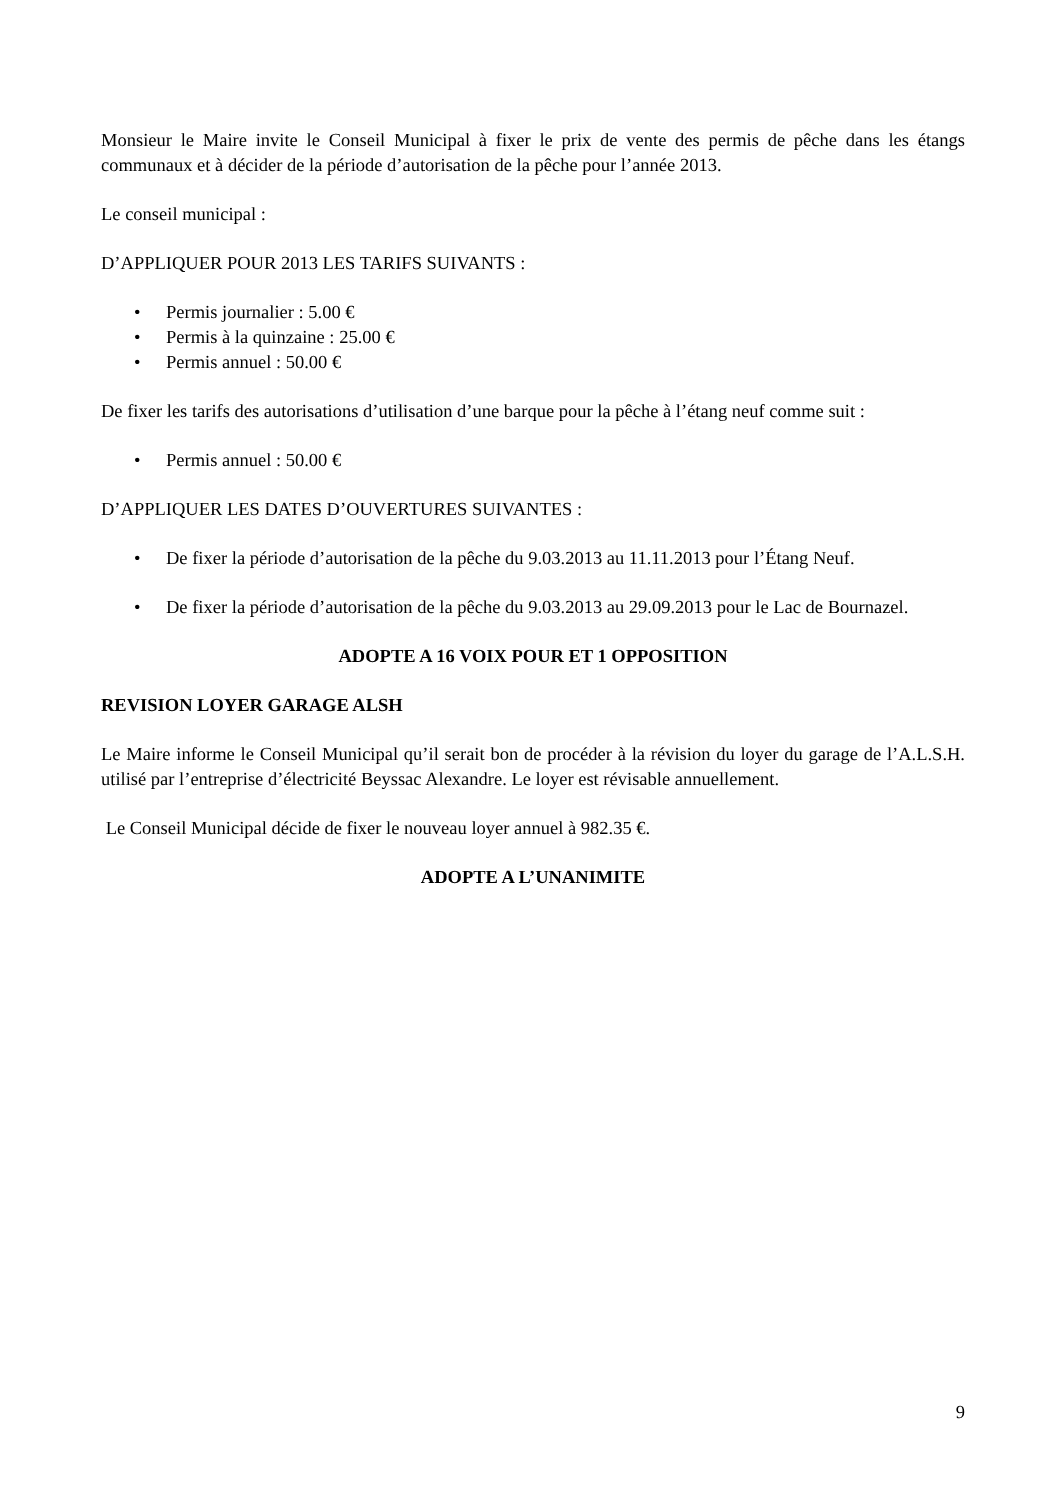Monsieur le Maire invite le Conseil Municipal à fixer le prix de vente des permis de pêche dans les étangs communaux et à décider de la période d’autorisation de la pêche pour l’année 2013.
Le conseil municipal :
D’APPLIQUER POUR 2013 LES TARIFS SUIVANTS :
• Permis journalier : 5.00 €
• Permis à la quinzaine : 25.00 €
• Permis annuel : 50.00 €
De fixer les tarifs des autorisations d’utilisation d’une barque pour la pêche à l’étang neuf comme suit :
• Permis annuel : 50.00 €
D’APPLIQUER LES DATES D’OUVERTURES SUIVANTES :
• De fixer la période d’autorisation de la pêche du 9.03.2013 au 11.11.2013 pour l’Étang Neuf.
• De fixer la période d’autorisation de la pêche du 9.03.2013 au 29.09.2013 pour le Lac de Bournazel.
ADOPTE A 16 VOIX POUR ET 1 OPPOSITION
REVISION LOYER GARAGE ALSH
Le Maire informe le Conseil Municipal qu’il serait bon de procéder à la révision du loyer du garage de l’A.L.S.H. utilisé par l’entreprise d’électricité Beyssac Alexandre. Le loyer est révisable annuellement.
Le Conseil Municipal décide de fixer le nouveau loyer annuel à 982.35 €.
ADOPTE A L’UNANIMITE
9